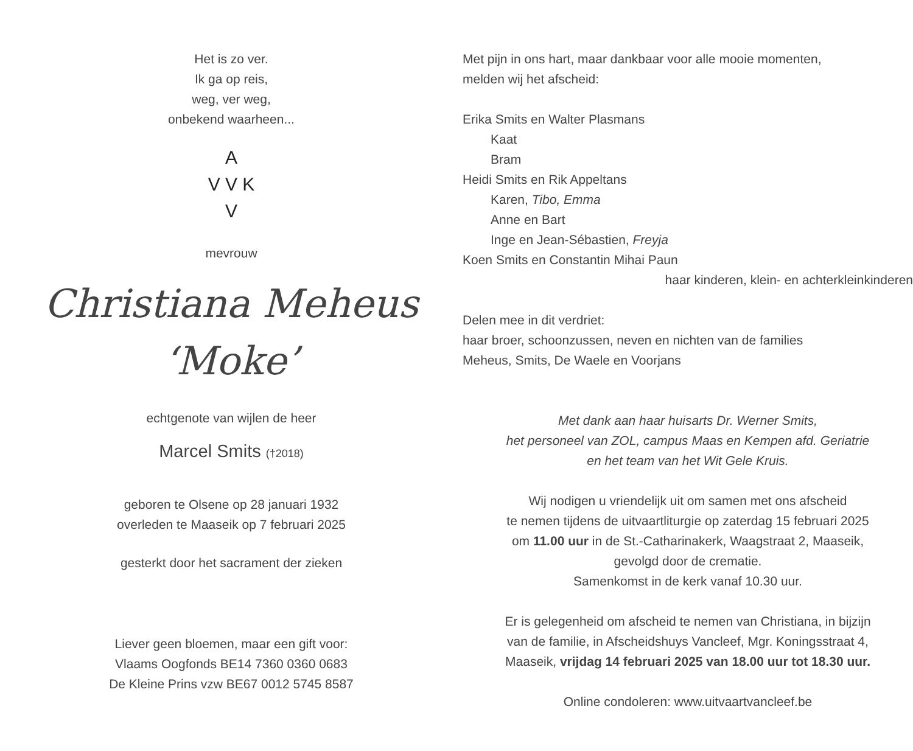Het is zo ver.
Ik ga op reis,
weg, ver weg,
onbekend waarheen...
A
V V K
V
mevrouw
Christiana Meheus
‘Moke’
echtgenote van wijlen de heer
Marcel Smits (†2018)
geboren te Olsene op 28 januari 1932
overleden te Maaseik op 7 februari 2025
gesterkt door het sacrament der zieken
Liever geen bloemen, maar een gift voor:
Vlaams Oogfonds BE14 7360 0360 0683
De Kleine Prins vzw BE67 0012 5745 8587
Met pijn in ons hart, maar dankbaar voor alle mooie momenten,
melden wij het afscheid:
Erika Smits en Walter Plasmans
Kaat
Bram
Heidi Smits en Rik Appeltans
Karen, Tibo, Emma
Anne en Bart
Inge en Jean-Sébastien, Freyja
Koen Smits en Constantin Mihai Paun
haar kinderen, klein- en achterkleinkinderen
Delen mee in dit verdriet:
haar broer, schoonzussen, neven en nichten van de families
Meheus, Smits, De Waele en Voorjans
Met dank aan haar huisarts Dr. Werner Smits,
het personeel van ZOL, campus Maas en Kempen afd. Geriatrie
en het team van het Wit Gele Kruis.
Wij nodigen u vriendelijk uit om samen met ons afscheid
te nemen tijdens de uitvaartliturgie op zaterdag 15 februari 2025
om 11.00 uur in de St.-Catharinakerk, Waagstraat 2, Maaseik,
gevolgd door de crematie.
Samenkomst in de kerk vanaf 10.30 uur.
Er is gelegenheid om afscheid te nemen van Christiana, in bijzijn
van de familie, in Afscheidshuys Vancleef, Mgr. Koningsstraat 4,
Maaseik, vrijdag 14 februari 2025 van 18.00 uur tot 18.30 uur.
Online condoleren: www.uitvaartvancleef.be